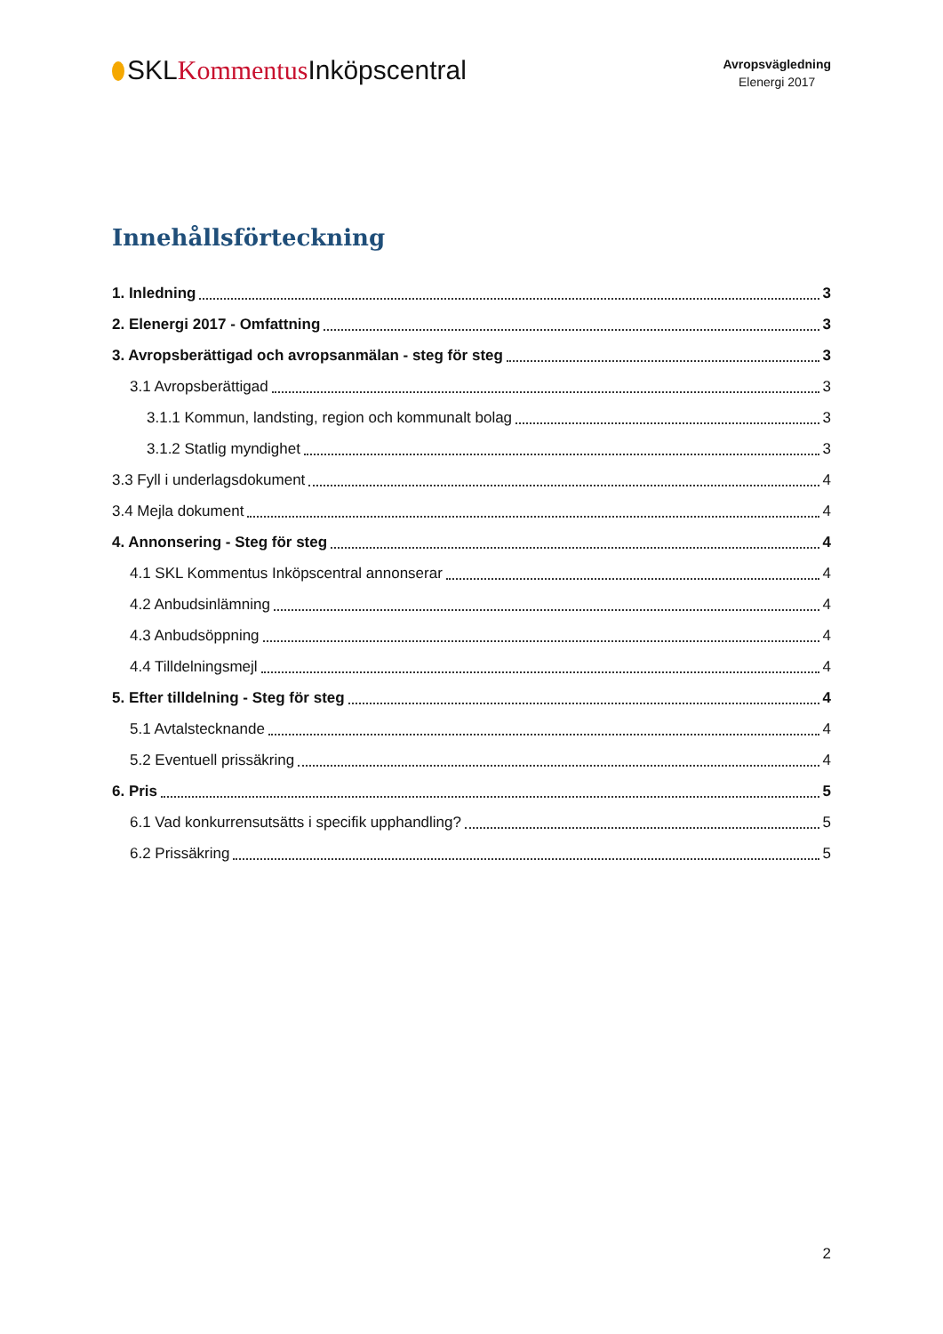SKLKommentus Inköpscentral
Avropsvägledning
Elenergi 2017
Innehållsförteckning
1. Inledning 3
2. Elenergi 2017 - Omfattning 3
3. Avropsberättigad och avropsanmälan - steg för steg 3
3.1 Avropsberättigad 3
3.1.1 Kommun, landsting, region och kommunalt bolag 3
3.1.2 Statlig myndighet 3
3.3 Fyll i underlagsdokument 4
3.4 Mejla dokument 4
4. Annonsering - Steg för steg 4
4.1 SKL Kommentus Inköpscentral annonserar 4
4.2 Anbudsinlämning 4
4.3 Anbudsöppning 4
4.4 Tilldelningsmejl 4
5. Efter tilldelning - Steg för steg 4
5.1 Avtalstecknande 4
5.2 Eventuell prissäkring 4
6. Pris 5
6.1 Vad konkurrensutsätts i specifik upphandling? 5
6.2 Prissäkring 5
2